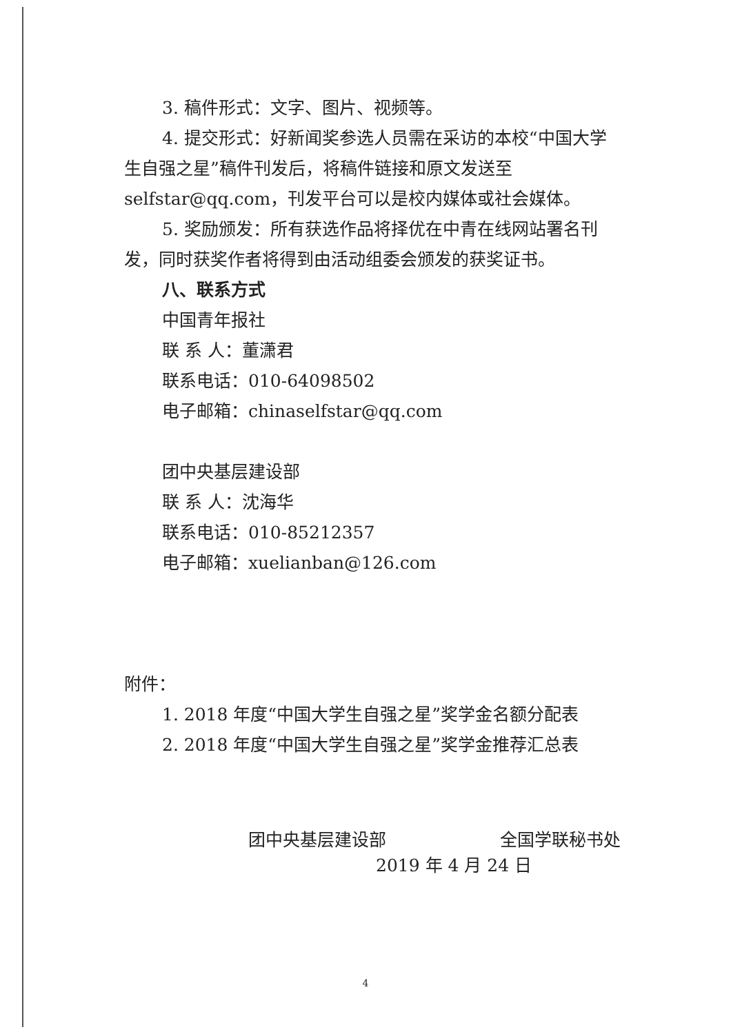3. 稿件形式：文字、图片、视频等。
4. 提交形式：好新闻奖参选人员需在采访的本校“中国大学生自强之星”稿件刊发后，将稿件链接和原文发送至selfstar@qq.com，刊发平台可以是校内媒体或社会媒体。
5. 奖励颁发：所有获选作品将择优在中青在线网站署名刊发，同时获奖作者将得到由活动组委会颁发的获奖证书。
八、联系方式
中国青年报社
联 系 人：董潇君
联系电话：010-64098502
电子邮箱：chinaselfstar@qq.com
团中央基层建设部
联 系 人：沈海华
联系电话：010-85212357
电子邮箱：xuelianban@126.com
附件：
1. 2018 年度“中国大学生自强之星”奖学金名额分配表
2. 2018 年度“中国大学生自强之星”奖学金推荐汇总表
团中央基层建设部 全国学联秘书处
2019 年 4 月 24 日
4